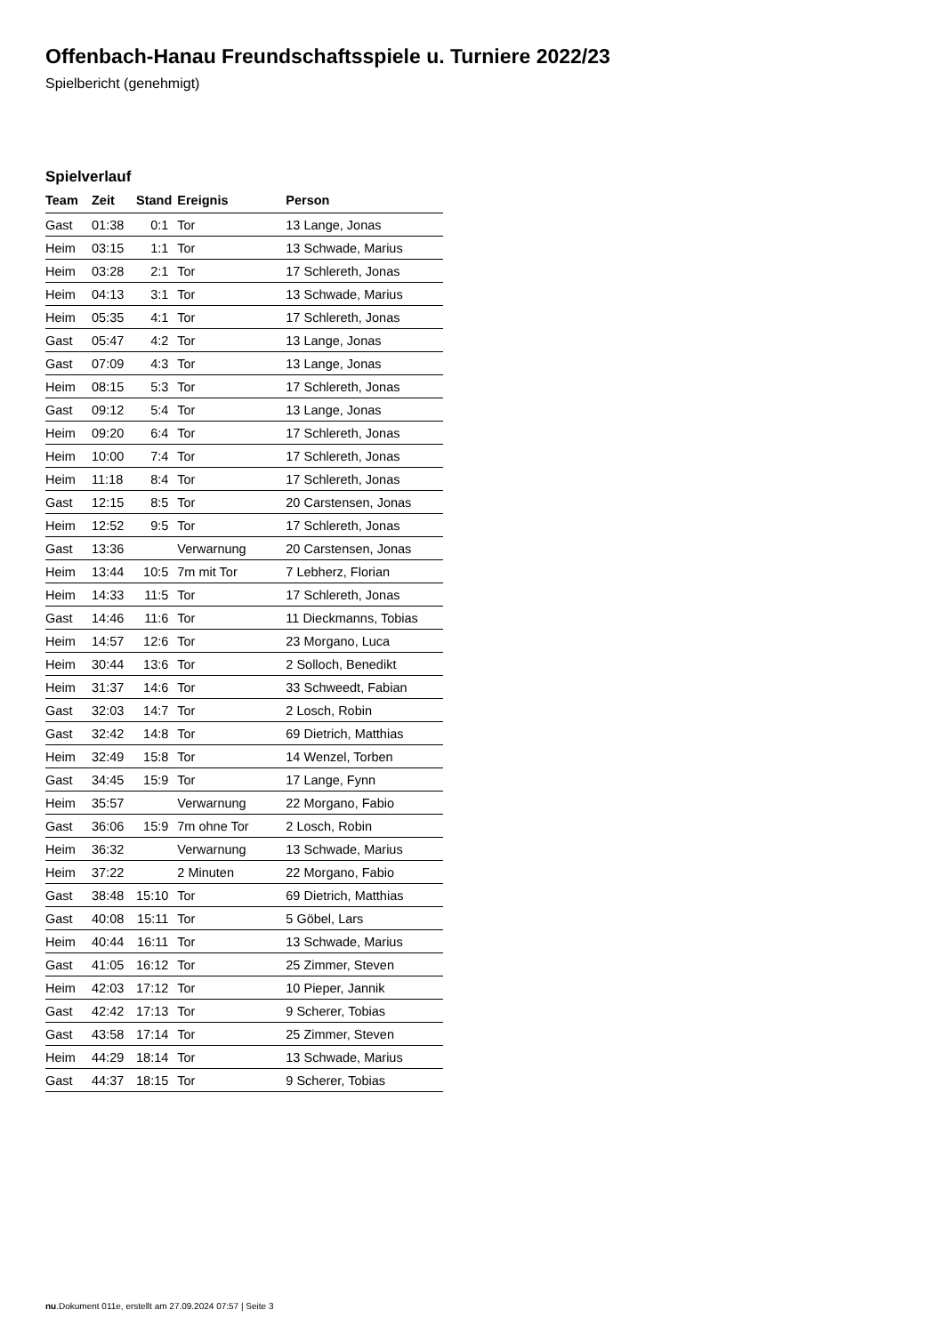Offenbach-Hanau Freundschaftsspiele u. Turniere 2022/23
Spielbericht (genehmigt)
Spielverlauf
| Team | Zeit | Stand | Ereignis | Person |
| --- | --- | --- | --- | --- |
| Gast | 01:38 | 0:1 | Tor | 13 Lange, Jonas |
| Heim | 03:15 | 1:1 | Tor | 13 Schwade, Marius |
| Heim | 03:28 | 2:1 | Tor | 17 Schlereth, Jonas |
| Heim | 04:13 | 3:1 | Tor | 13 Schwade, Marius |
| Heim | 05:35 | 4:1 | Tor | 17 Schlereth, Jonas |
| Gast | 05:47 | 4:2 | Tor | 13 Lange, Jonas |
| Gast | 07:09 | 4:3 | Tor | 13 Lange, Jonas |
| Heim | 08:15 | 5:3 | Tor | 17 Schlereth, Jonas |
| Gast | 09:12 | 5:4 | Tor | 13 Lange, Jonas |
| Heim | 09:20 | 6:4 | Tor | 17 Schlereth, Jonas |
| Heim | 10:00 | 7:4 | Tor | 17 Schlereth, Jonas |
| Heim | 11:18 | 8:4 | Tor | 17 Schlereth, Jonas |
| Gast | 12:15 | 8:5 | Tor | 20 Carstensen, Jonas |
| Heim | 12:52 | 9:5 | Tor | 17 Schlereth, Jonas |
| Gast | 13:36 | | Verwarnung | 20 Carstensen, Jonas |
| Heim | 13:44 | 10:5 | 7m mit Tor | 7 Lebherz, Florian |
| Heim | 14:33 | 11:5 | Tor | 17 Schlereth, Jonas |
| Gast | 14:46 | 11:6 | Tor | 11 Dieckmanns, Tobias |
| Heim | 14:57 | 12:6 | Tor | 23 Morgano, Luca |
| Heim | 30:44 | 13:6 | Tor | 2 Solloch, Benedikt |
| Heim | 31:37 | 14:6 | Tor | 33 Schweedt, Fabian |
| Gast | 32:03 | 14:7 | Tor | 2 Losch, Robin |
| Gast | 32:42 | 14:8 | Tor | 69 Dietrich, Matthias |
| Heim | 32:49 | 15:8 | Tor | 14 Wenzel, Torben |
| Gast | 34:45 | 15:9 | Tor | 17 Lange, Fynn |
| Heim | 35:57 | | Verwarnung | 22 Morgano, Fabio |
| Gast | 36:06 | 15:9 | 7m ohne Tor | 2 Losch, Robin |
| Heim | 36:32 | | Verwarnung | 13 Schwade, Marius |
| Heim | 37:22 | | 2 Minuten | 22 Morgano, Fabio |
| Gast | 38:48 | 15:10 | Tor | 69 Dietrich, Matthias |
| Gast | 40:08 | 15:11 | Tor | 5 Göbel, Lars |
| Heim | 40:44 | 16:11 | Tor | 13 Schwade, Marius |
| Gast | 41:05 | 16:12 | Tor | 25 Zimmer, Steven |
| Heim | 42:03 | 17:12 | Tor | 10 Pieper, Jannik |
| Gast | 42:42 | 17:13 | Tor | 9 Scherer, Tobias |
| Gast | 43:58 | 17:14 | Tor | 25 Zimmer, Steven |
| Heim | 44:29 | 18:14 | Tor | 13 Schwade, Marius |
| Gast | 44:37 | 18:15 | Tor | 9 Scherer, Tobias |
nu.Dokument 011e, erstellt am 27.09.2024 07:57 | Seite 3